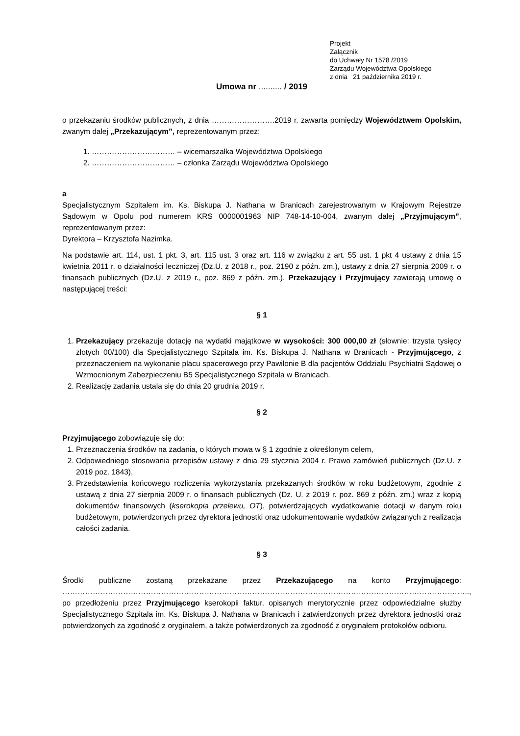Projekt
Załącznik
do Uchwały Nr 1578 /2019
Zarządu Województwa Opolskiego
z dnia 21 października 2019 r.
Umowa nr .......... / 2019
o przekazaniu środków publicznych, z dnia …………………….2019 r. zawarta pomiędzy Województwem Opolskim, zwanym dalej „Przekazującym”, reprezentowanym przez:
1. …………………………… – wicemarszałka Województwa Opolskiego
2. …………………………… – członka Zarządu Województwa Opolskiego
a
Specjalistycznym Szpitalem im. Ks. Biskupa J. Nathana w Branicach zarejestrowanym w Krajowym Rejestrze Sądowym w Opolu pod numerem KRS 0000001963 NIP 748-14-10-004, zwanym dalej „Przyjmującym”, reprezentowanym przez:
Dyrektora – Krzysztofa Nazimka.
Na podstawie art. 114, ust. 1 pkt. 3, art. 115 ust. 3 oraz art. 116 w związku z art. 55 ust. 1 pkt 4 ustawy z dnia 15 kwietnia 2011 r. o działalności leczniczej (Dz.U. z 2018 r., poz. 2190 z późn. zm.), ustawy z dnia 27 sierpnia 2009 r. o finansach publicznych (Dz.U. z 2019 r., poz. 869 z późn. zm.), Przekazujący i Przyjmujący zawierają umowę o następującej treści:
§ 1
1. Przekazujący przekazuje dotację na wydatki majątkowe w wysokości: 300 000,00 zł (słownie: trzysta tysięcy złotych 00/100) dla Specjalistycznego Szpitala im. Ks. Biskupa J. Nathana w Branicach - Przyjmującego, z przeznaczeniem na wykonanie placu spacerowego przy Pawilonie B dla pacjentów Oddziału Psychiatrii Sądowej o Wzmocnionym Zabezpieczeniu B5 Specjalistycznego Szpitala w Branicach.
2. Realizację zadania ustala się do dnia 20 grudnia 2019 r.
§ 2
Przyjmującego zobowiązuje się do:
1. Przeznaczenia środków na zadania, o których mowa w § 1 zgodnie z określonym celem,
2. Odpowiedniego stosowania przepisów ustawy z dnia 29 stycznia 2004 r. Prawo zamówień publicznych (Dz.U. z 2019 poz. 1843),
3. Przedstawienia końcowego rozliczenia wykorzystania przekazanych środków w roku budżetowym, zgodnie z ustawą z dnia 27 sierpnia 2009 r. o finansach publicznych (Dz. U. z 2019 r. poz. 869 z późn. zm.) wraz z kopią dokumentów finansowych (kserokopia przelewu, OT), potwierdzających wydatkowanie dotacji w danym roku budżetowym, potwierdzonych przez dyrektora jednostki oraz udokumentowanie wydatków związanych z realizacja całości zadania.
§ 3
Środki publiczne zostaną przekazane przez Przekazującego na konto Przyjmującego: …………………………………………………………………………………………………………………………………………….., po przedłożeniu przez Przyjmującego kserokopii faktur, opisanych merytorycznie przez odpowiedzialne służby Specjalistycznego Szpitala im. Ks. Biskupa J. Nathana w Branicach i zatwierdzonych przez dyrektora jednostki oraz potwierdzonych za zgodność z oryginałem, a także potwierdzonych za zgodność z oryginałem protokołów odbioru.